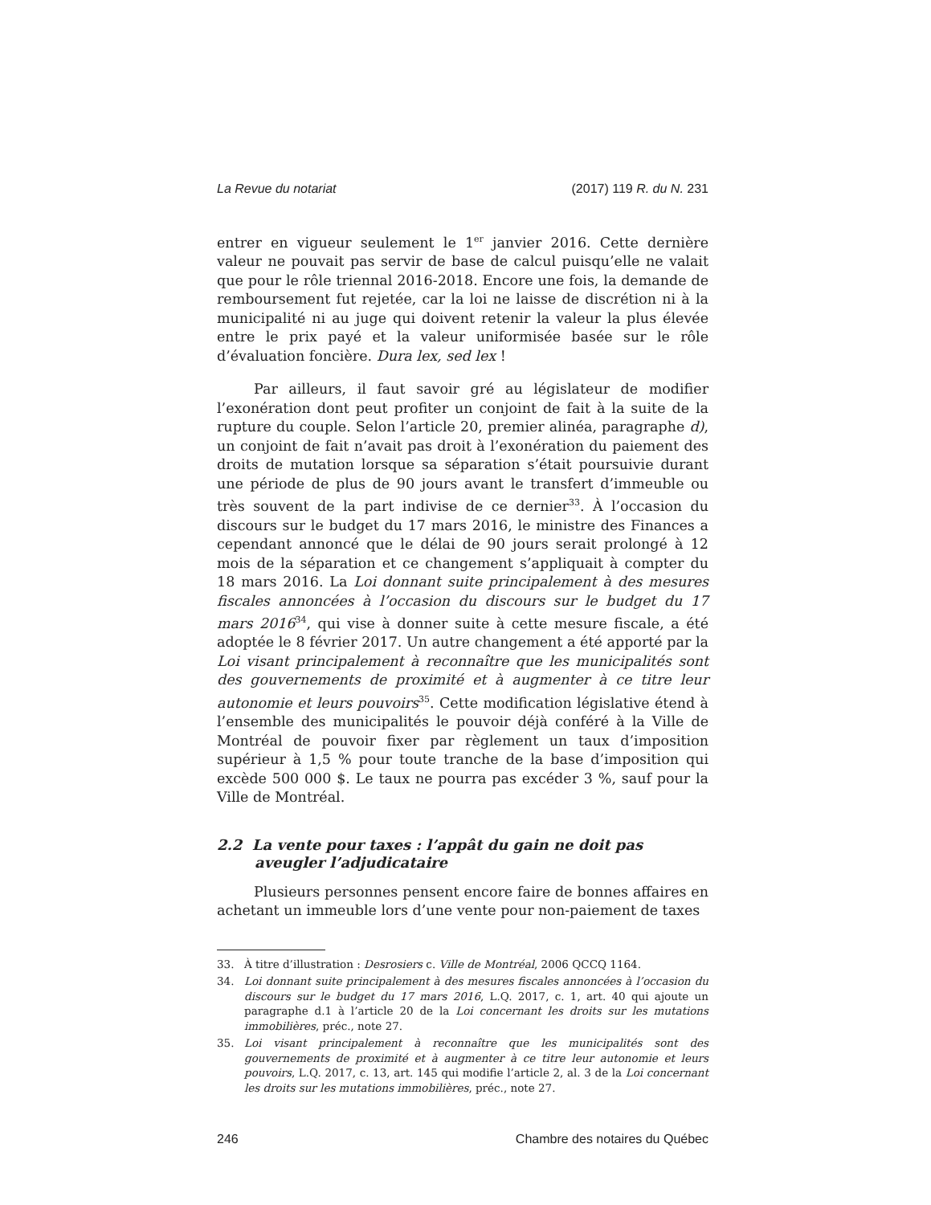La Revue du notariat (2017) 119 R. du N. 231
entrer en vigueur seulement le 1<sup>er</sup> janvier 2016. Cette dernière valeur ne pouvait pas servir de base de calcul puisqu’elle ne valait que pour le rôle triennal 2016-2018. Encore une fois, la demande de remboursement fut rejetée, car la loi ne laisse de discrétion ni à la municipalité ni au juge qui doivent retenir la valeur la plus élevée entre le prix payé et la valeur uniformisée basée sur le rôle d’évaluation foncière. Dura lex, sed lex !
Par ailleurs, il faut savoir gré au législateur de modifier l’exonération dont peut profiter un conjoint de fait à la suite de la rupture du couple. Selon l’article 20, premier alinéa, paragraphe d), un conjoint de fait n’avait pas droit à l’exonération du paiement des droits de mutation lorsque sa séparation s’était poursuivie durant une période de plus de 90 jours avant le transfert d’immeuble ou très souvent de la part indivise de ce dernier<sup>33</sup>. À l’occasion du discours sur le budget du 17 mars 2016, le ministre des Finances a cependant annoncé que le délai de 90 jours serait prolongé à 12 mois de la séparation et ce changement s’appliquait à compter du 18 mars 2016. La Loi donnant suite principalement à des mesures fiscales annoncées à l’occasion du discours sur le budget du 17 mars 2016<sup>34</sup>, qui vise à donner suite à cette mesure fiscale, a été adoptée le 8 février 2017. Un autre changement a été apporté par la Loi visant principalement à reconnaître que les municipalités sont des gouvernements de proximité et à augmenter à ce titre leur autonomie et leurs pouvoirs<sup>35</sup>. Cette modification législative étend à l’ensemble des municipalités le pouvoir déjà conféré à la Ville de Montréal de pouvoir fixer par règlement un taux d’imposition supérieur à 1,5 % pour toute tranche de la base d’imposition qui excède 500 000 $. Le taux ne pourra pas excéder 3 %, sauf pour la Ville de Montréal.
2.2 La vente pour taxes : l’appât du gain ne doit pas aveugler l’adjudicataire
Plusieurs personnes pensent encore faire de bonnes affaires en achetant un immeuble lors d’une vente pour non-paiement de taxes
33. À titre d’illustration : Desrosiers c. Ville de Montréal, 2006 QCCQ 1164.
34. Loi donnant suite principalement à des mesures fiscales annoncées à l’occasion du discours sur le budget du 17 mars 2016, L.Q. 2017, c. 1, art. 40 qui ajoute un paragraphe d.1 à l’article 20 de la Loi concernant les droits sur les mutations immobilières, préc., note 27.
35. Loi visant principalement à reconnaître que les municipalités sont des gouvernements de proximité et à augmenter à ce titre leur autonomie et leurs pouvoirs, L.Q. 2017, c. 13, art. 145 qui modifie l’article 2, al. 3 de la Loi concernant les droits sur les mutations immobilières, préc., note 27.
246 Chambre des notaires du Québec